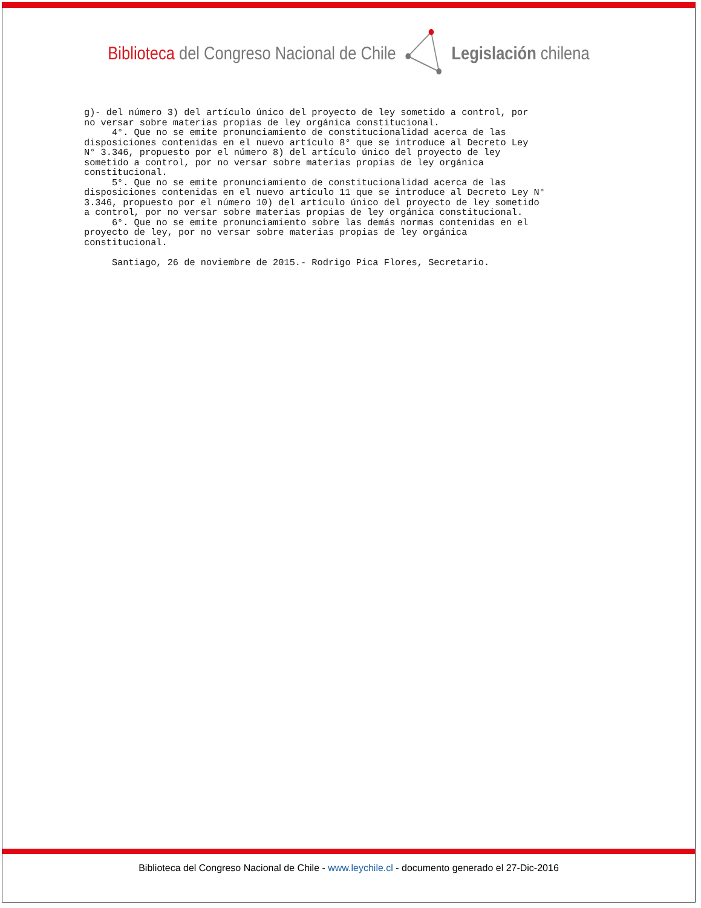Biblioteca del Congreso Nacional de Chile
Legislación chilena
g)- del número 3) del artículo único del proyecto de ley sometido a control, por no versar sobre materias propias de ley orgánica constitucional. 4°. Que no se emite pronunciamiento de constitucionalidad acerca de las disposiciones contenidas en el nuevo artículo 8° que se introduce al Decreto Ley N° 3.346, propuesto por el número 8) del artículo único del proyecto de ley sometido a control, por no versar sobre materias propias de ley orgánica constitucional. 5°. Que no se emite pronunciamiento de constitucionalidad acerca de las disposiciones contenidas en el nuevo artículo 11 que se introduce al Decreto Ley N° 3.346, propuesto por el número 10) del artículo único del proyecto de ley sometido a control, por no versar sobre materias propias de ley orgánica constitucional. 6°. Que no se emite pronunciamiento sobre las demás normas contenidas en el proyecto de ley, por no versar sobre materias propias de ley orgánica constitucional. Santiago, 26 de noviembre de 2015.- Rodrigo Pica Flores, Secretario.
Biblioteca del Congreso Nacional de Chile - www.leychile.cl - documento generado el 27-Dic-2016